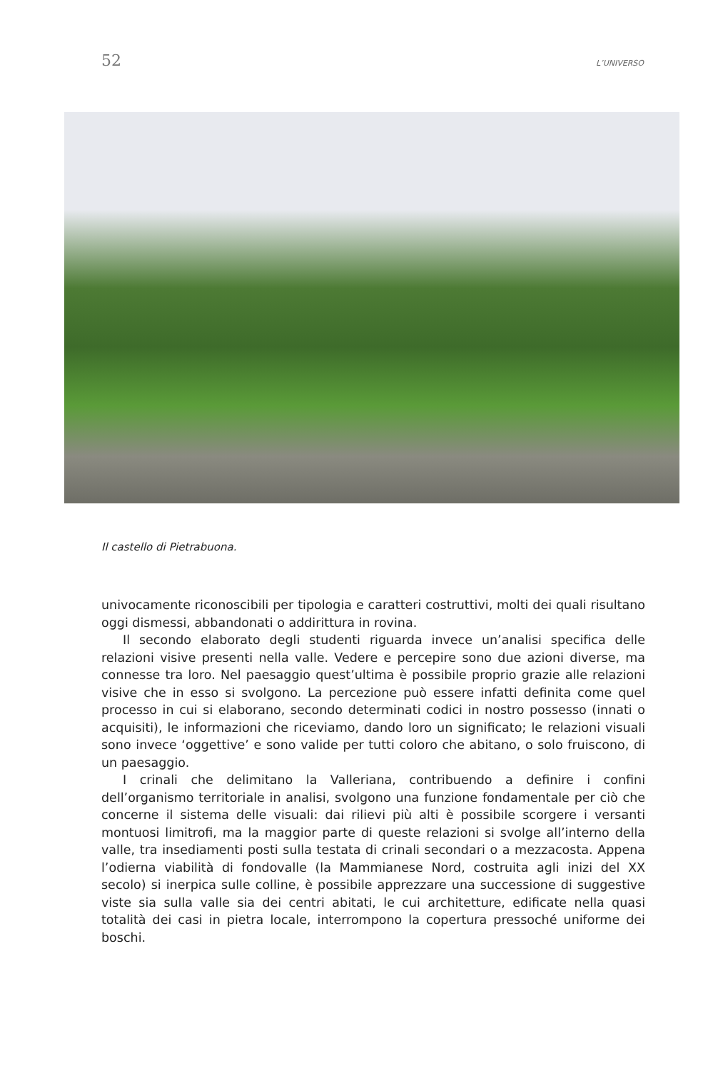52 L’UNIVERSO
Il castello di Pietrabuona.
univocamente riconoscibili per tipologia e caratteri costruttivi, molti dei quali risultano oggi dismessi, abbandonati o addirittura in rovina.
Il secondo elaborato degli studenti riguarda invece un’analisi specifica delle relazioni visive presenti nella valle. Vedere e percepire sono due azioni diverse, ma connesse tra loro. Nel paesaggio quest’ultima è possibile proprio grazie alle relazioni visive che in esso si svolgono. La percezione può essere infatti definita come quel processo in cui si elaborano, secondo determinati codici in nostro possesso (innati o acquisiti), le informazioni che riceviamo, dando loro un significato; le relazioni visuali sono invece ‘oggettive’ e sono valide per tutti coloro che abitano, o solo fruiscono, di un paesaggio.
I crinali che delimitano la Valleriana, contribuendo a definire i confini dell’organismo territoriale in analisi, svolgono una funzione fondamentale per ciò che concerne il sistema delle visuali: dai rilievi più alti è possibile scorgere i versanti montuosi limitrofi, ma la maggior parte di queste relazioni si svolge all’interno della valle, tra insediamenti posti sulla testata di crinali secondari o a mezzacosta. Appena l’odierna viabilità di fondovalle (la Mammianese Nord, costruita agli inizi del XX secolo) si inerpica sulle colline, è possibile apprezzare una successione di suggestive viste sia sulla valle sia dei centri abitati, le cui architetture, edificate nella quasi totalità dei casi in pietra locale, interrompono la copertura pressoché uniforme dei boschi.